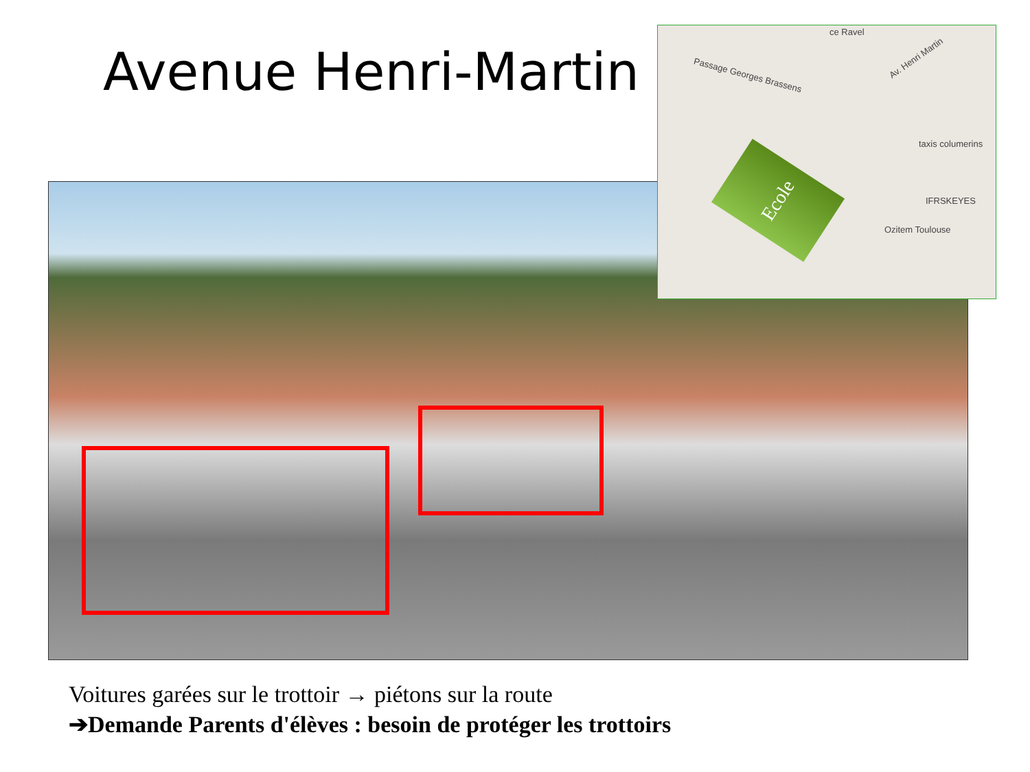Avenue Henri-Martin
ce Ravel
Passage Georges Brassens
Av. Henri Martin
taxis columerins
IFRSKEYES
Ozitem Toulouse
Ecole
Voitures garées sur le trottoir → piétons sur la route
➔Demande Parents d'élèves : besoin de protéger les trottoirs